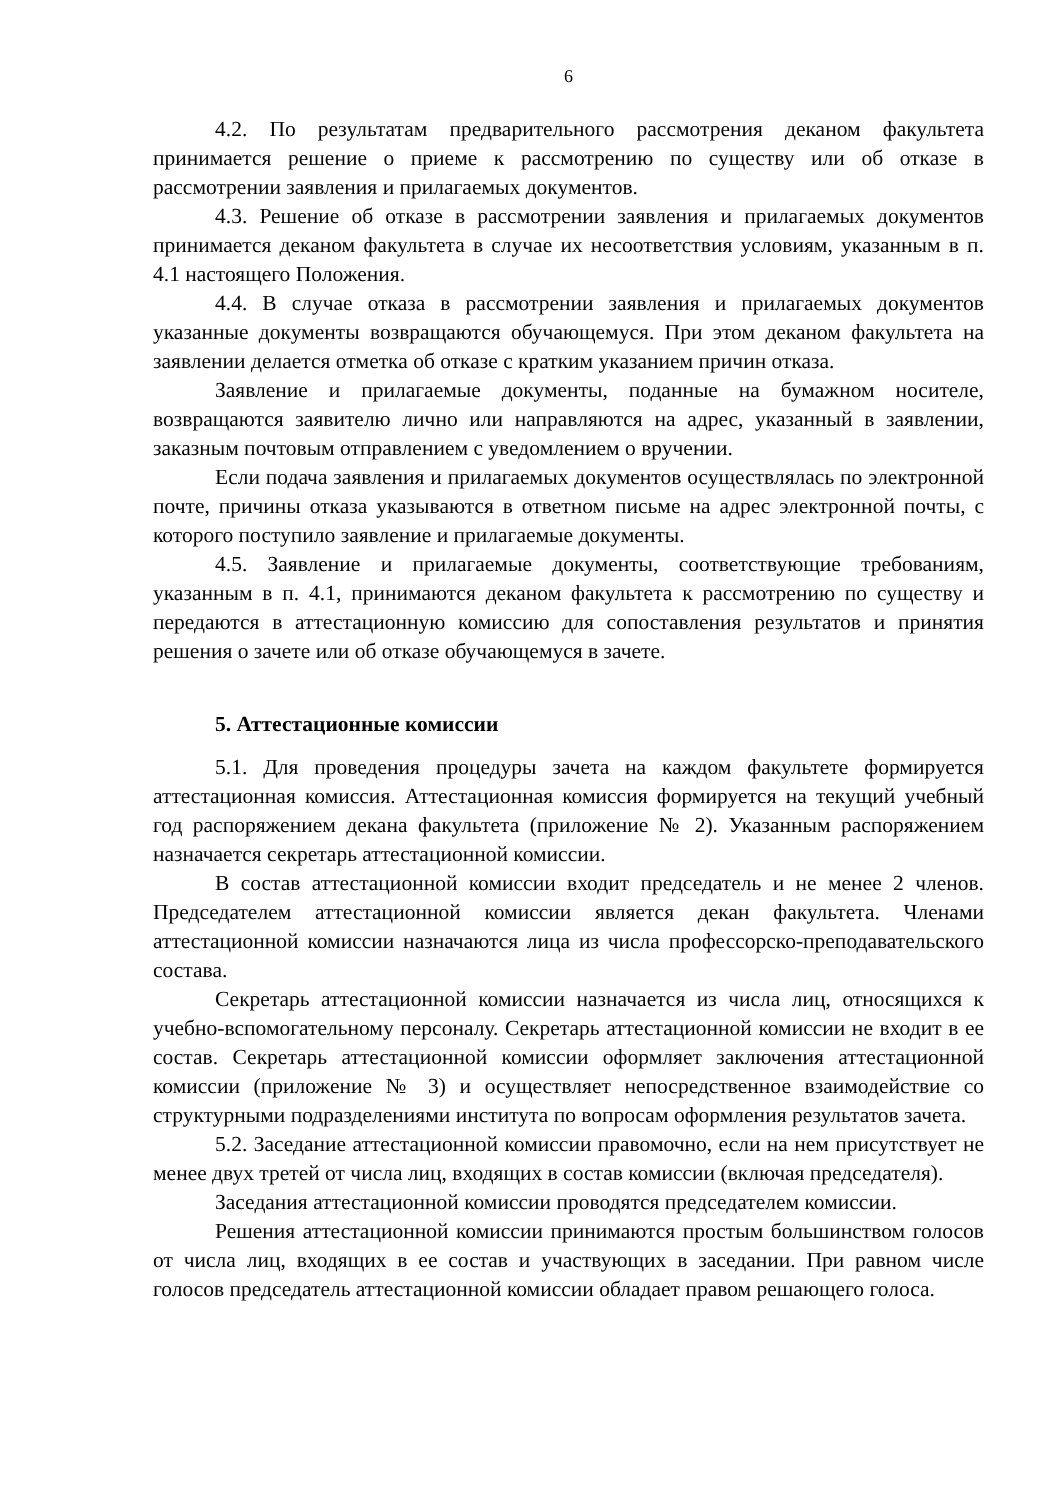6
4.2. По результатам предварительного рассмотрения деканом факультета принимается решение о приеме к рассмотрению по существу или об отказе в рассмотрении заявления и прилагаемых документов.
4.3. Решение об отказе в рассмотрении заявления и прилагаемых документов принимается деканом факультета в случае их несоответствия условиям, указанным в п. 4.1 настоящего Положения.
4.4. В случае отказа в рассмотрении заявления и прилагаемых документов указанные документы возвращаются обучающемуся. При этом деканом факультета на заявлении делается отметка об отказе с кратким указанием причин отказа.
Заявление и прилагаемые документы, поданные на бумажном носителе, возвращаются заявителю лично или направляются на адрес, указанный в заявлении, заказным почтовым отправлением с уведомлением о вручении.
Если подача заявления и прилагаемых документов осуществлялась по электронной почте, причины отказа указываются в ответном письме на адрес электронной почты, с которого поступило заявление и прилагаемые документы.
4.5. Заявление и прилагаемые документы, соответствующие требованиям, указанным в п. 4.1, принимаются деканом факультета к рассмотрению по существу и передаются в аттестационную комиссию для сопоставления результатов и принятия решения о зачете или об отказе обучающемуся в зачете.
5. Аттестационные комиссии
5.1. Для проведения процедуры зачета на каждом факультете формируется аттестационная комиссия. Аттестационная комиссия формируется на текущий учебный год распоряжением декана факультета (приложение № 2). Указанным распоряжением назначается секретарь аттестационной комиссии.
В состав аттестационной комиссии входит председатель и не менее 2 членов. Председателем аттестационной комиссии является декан факультета. Членами аттестационной комиссии назначаются лица из числа профессорско-преподавательского состава.
Секретарь аттестационной комиссии назначается из числа лиц, относящихся к учебно-вспомогательному персоналу. Секретарь аттестационной комиссии не входит в ее состав. Секретарь аттестационной комиссии оформляет заключения аттестационной комиссии (приложение № 3) и осуществляет непосредственное взаимодействие со структурными подразделениями института по вопросам оформления результатов зачета.
5.2. Заседание аттестационной комиссии правомочно, если на нем присутствует не менее двух третей от числа лиц, входящих в состав комиссии (включая председателя).
Заседания аттестационной комиссии проводятся председателем комиссии.
Решения аттестационной комиссии принимаются простым большинством голосов от числа лиц, входящих в ее состав и участвующих в заседании. При равном числе голосов председатель аттестационной комиссии обладает правом решающего голоса.